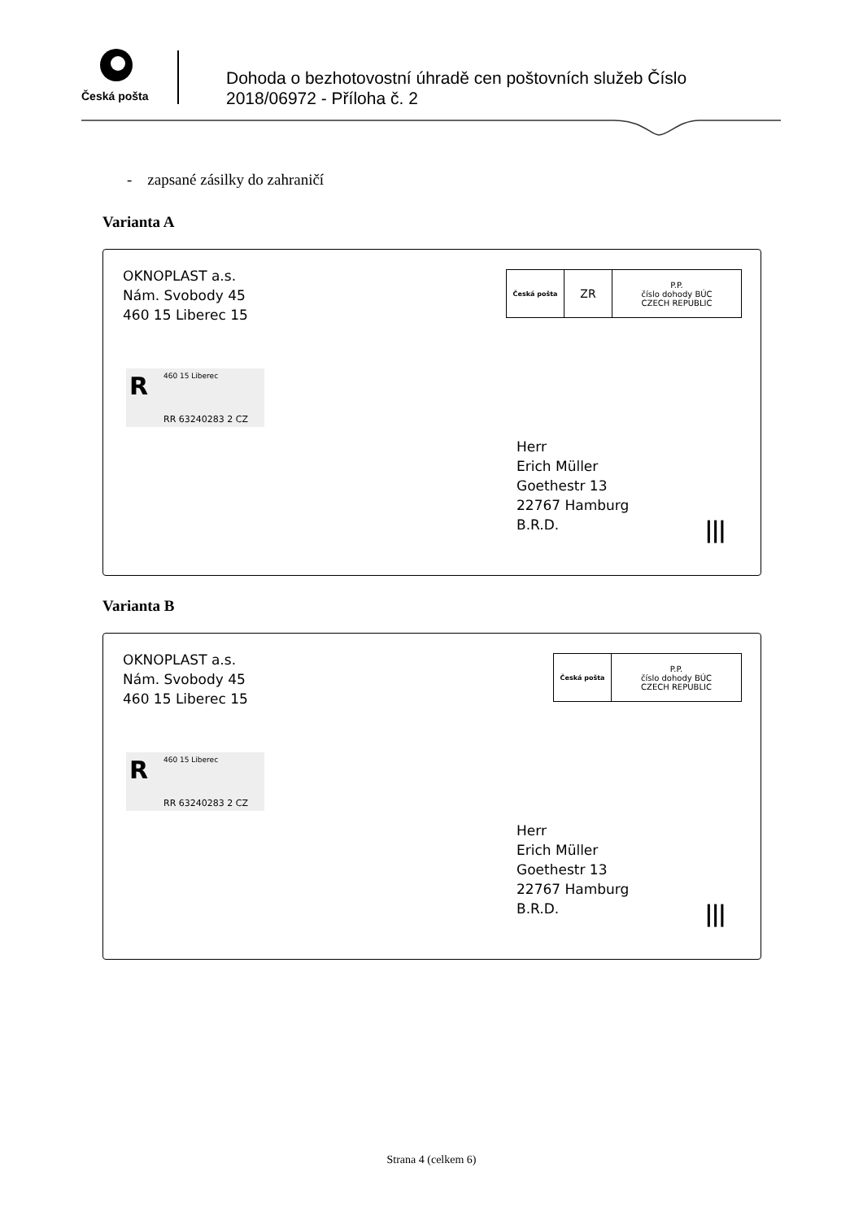Česká pošta
Dohoda o bezhotovostní úhradě cen poštovních služeb Číslo
2018/06972 - Příloha č. 2
- zapsané zásilky do zahraničí
Varianta A
OKNOPLAST a.s.
Nám. Svobody 45
460 15 Liberec 15
Česká pošta
ZR
P.P.
číslo dohody BÚC
CZECH REPUBLIC
R 460 15 Liberec
RR 63240283 2 CZ
Herr
Erich Müller
Goethestr 13
22767 Hamburg
B.R.D.
|||
Varianta B
OKNOPLAST a.s.
Nám. Svobody 45
460 15 Liberec 15
Česká pošta
P.P.
číslo dohody BÚC
CZECH REPUBLIC
R 460 15 Liberec
RR 63240283 2 CZ
Herr
Erich Müller
Goethestr 13
22767 Hamburg
B.R.D.
|||
Strana 4 (celkem 6)